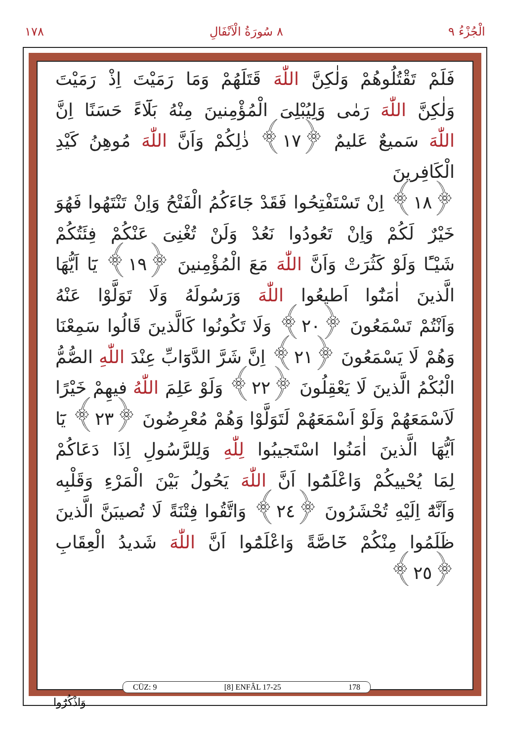١٧٨ ٨ سُورَةُ الْاَنْفَالِ الْجُزْءُ ٩
فَلَمْ تَقْتُلُوهُمْ وَلٰكِنَّ اللّٰهَ قَتَلَهُمْ وَمَا رَمَيْتَ اِذْ رَمَيْتَ
وَلٰكِنَّ اللّٰهَ رَمٰى وَلِيُبْلِىَ الْمُؤْمِنينَ مِنْهُ بَلَٓاءً حَسَنًا اِنَّ
اللّٰهَ سَميعٌ عَليمٌ ﴿١٧﴾ ذٰلِكُمْ وَاَنَّ اللّٰهَ مُوهِنُ كَيْدِ الْكَافِرينَ
﴿١٨﴾ اِنْ تَسْتَفْتِحُوا فَقَدْ جَٓاءَكُمُ الْفَتْحُ وَاِنْ تَنْتَهُوا فَهُوَ
خَيْرٌ لَكُمْ وَاِنْ تَعُودُوا نَعُدْ وَلَنْ تُغْنِىَ عَنْكُمْ فِئَتُكُمْ
شَيْـًٔا وَلَوْ كَثُرَتْ وَاَنَّ اللّٰهَ مَعَ الْمُؤْمِنينَ ﴿١٩﴾ يَٓا اَيُّهَا
الَّذينَ اٰمَنُٓوا اَطيعُوا اللّٰهَ وَرَسُولَهُ وَلَا تَوَلَّوْا عَنْهُ
وَاَنْتُمْ تَسْمَعُونَ ﴿٢٠﴾ وَلَا تَكُونُوا كَالَّذينَ قَالُوا سَمِعْنَا
وَهُمْ لَا يَسْمَعُونَ ﴿٢١﴾ اِنَّ شَرَّ الدَّوَٓابِّ عِنْدَ اللّٰهِ الصُّمُّ
الْبُكْمُ الَّذينَ لَا يَعْقِلُونَ ﴿٢٢﴾ وَلَوْ عَلِمَ اللّٰهُ فيهِمْ خَيْرًا
لَاَسْمَعَهُمْ وَلَوْ اَسْمَعَهُمْ لَتَوَلَّوْا وَهُمْ مُعْرِضُونَ ﴿٢٣﴾ يَٓا
اَيُّهَا الَّذينَ اٰمَنُوا اسْتَجيبُوا لِلّٰهِ وَلِلرَّسُولِ اِذَا دَعَاكُمْ
لِمَا يُحْييكُمْ وَاعْلَمُٓوا اَنَّ اللّٰهَ يَحُولُ بَيْنَ الْمَرْءِ وَقَلْبِه
وَاَنَّهُٓ اِلَيْهِ تُحْشَرُونَ ﴿٢٤﴾ وَاتَّقُوا فِتْنَةً لَا تُصيبَنَّ الَّذينَ
ظَلَمُوا مِنْكُمْ خَٓاصَّةً وَاعْلَمُٓوا اَنَّ اللّٰهَ شَديدُ الْعِقَابِ ﴿٢٥﴾
CÜZ: 9 [8] ENFÂL 17-25 178
وَاذْكُرُٓوا